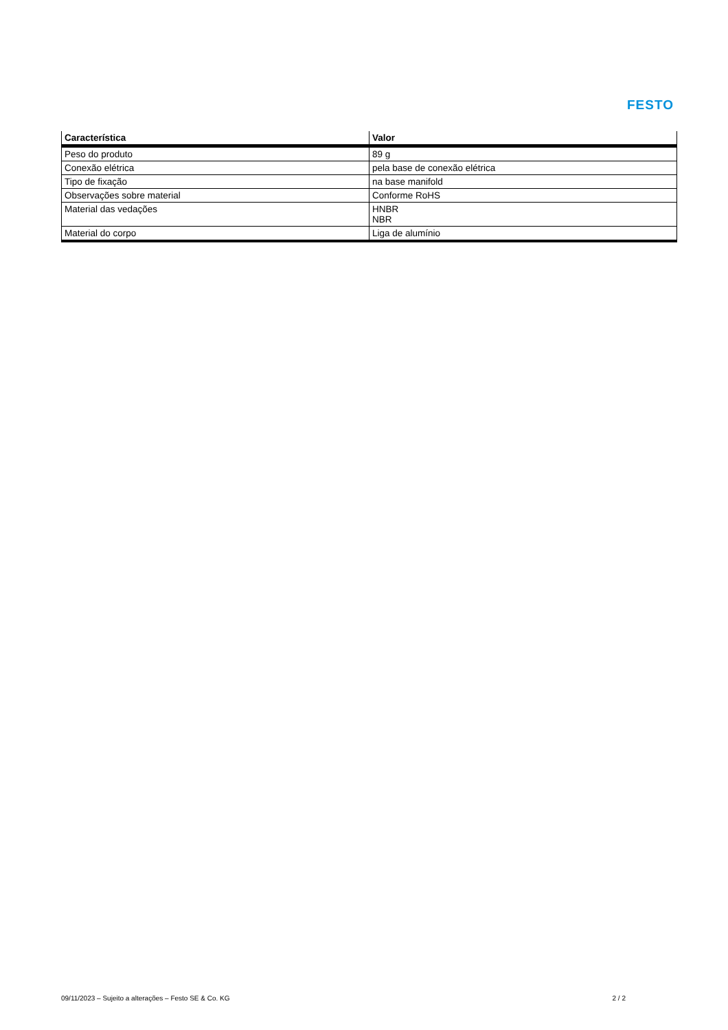FESTO
| Característica | Valor |
| --- | --- |
| Peso do produto | 89 g |
| Conexão elétrica | pela base de conexão elétrica |
| Tipo de fixação | na base manifold |
| Observações sobre material | Conforme RoHS |
| Material das vedações | HNBR NBR |
| Material do corpo | Liga de alumínio |
09/11/2023 – Sujeito a alterações – Festo SE & Co. KG 2 / 2